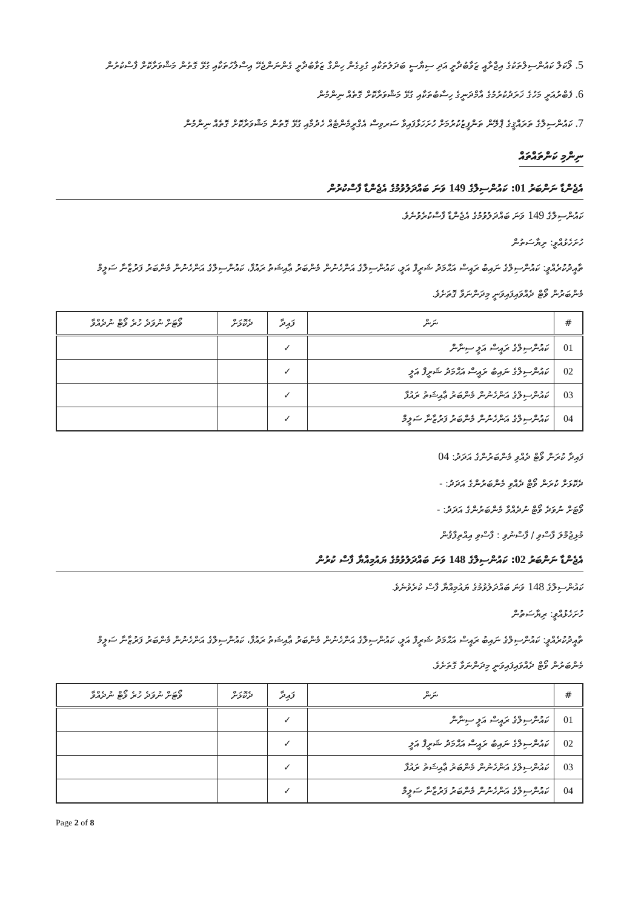5. ލޯކަލް ކައުންސިލްތަކުގެ އިޖްރާއީ ޒަވާބުދާރީ އަދި ސިޔާސީ ބަދަލުތަކާއި ގުޅިގެން ހިންގާ ޒަވާބުދާރީ ގެންނަންޖެހޭ އިސްލާހުތަކާއި ގުޅޭ ގޮތުން މަޝްވަރާކޮށް ފާސްކުރުން
6. ފެބްރުއަރީ މަހުގެ ޚަރަދުކުރުމުގެ އާމްދަނީގެ ހިސާބުތަކާއި ގުޅޭ މަޝްވަރާކޮށް ގޮތެއް ނިންމުން
7. ކައުންސިލްގެ ތަރައްޤީގެ ޕްލޭން ތަންފީޒުކުރުމަށް ހުށަހަޅާފައިވާ ސަރވިސް އެގްރީމެންޓެއް ހެދުމާއި ގުޅޭ ގޮތުން މަޝްވަރާކޮށް ގޮތެއް ނިންމުން
ނިންމި ކަންތައްތައް
އެޖެންޑާ ނަންބަރު 01: ކައުންސިލްގެ 149 ވަނަ ބައްދަލުވުމުގެ އެޖެންޑާ ފާސްކުރުން
ކައުންސިލްގެ 149 ވަނަ ބައްދަލުވުމުގެ އެޖެންޑާ ފާސްކުރެވުނެވެ.
ހުށަހެޅުއްވީ: ރިޔާސަތުން
ތާއީދުކުރެއްވީ: ކައުންސިލްގެ ނައިބު ރައީސް އަޙްމަދު ޝަރީފް އަލީ، ކައުންސިލްގެ އަންހެނުން މެންބަރު ޢާއިޝަތު ރައުފާ، ކައުންސިލްގެ އަންހެނުން މެންބަރު ފަރުޒާނާ ސަލީމް
މެންބަރުން ވޯޓް ދެއްވައިފައިވަނީ މިދަންނަވާ ގޮތަށެވެ.
| # | ނަން | ފައިދާ | ދެކޮޅަށް | ވޯޓަށް ނުވަދެ ހުރެ ވޯޓް ނުދެއްވާ |
| --- | --- | --- | --- | --- |
| 01 | ކައުންސިލްގެ ރައީސް އަލީ ސިނާން | ✓ | | |
| 02 | ކައުންސިލްގެ ނައިބު ރައީސް އަޙްމަދު ޝަރީފް އަލީ | ✓ | | |
| 03 | ކައުންސިލްގެ އަންހެނުން މެންބަރު ޢާއިޝަތު ރައުފާ | ✓ | | |
| 04 | ކައުންސިލްގެ އަންހެނުން މެންބަރު ފަރުޒާނާ ސަލީމް | ✓ | | |
ފައިދާ ކުރަން ވޯޓް ދެއްވި މެންބަރުންގެ އަދަދު: 04
ދެކޮޅަށް ކުރަން ވޯޓް ދެއްވި މެންބަރުންގެ އަދަދު: -
ވޯޓަށް ނުވަދެ ވޯޓް ނުދެއްވާ މެންބަރުންގެ އަދަދު: -
މުޅިޖުމްލަ ފާސްވި / ފާސްނުވި : ފާސްވި އިއްތިފާޤުން
އެޖެންޑާ ނަންބަރު 02: ކައުންސިލްގެ 148 ވަނަ ބައްދަލުވުމުގެ ޔައުމިއްޔާ ފާސް ކުރުން
ކައުންސިލްގެ 148 ވަނަ ބައްދަލުވުމުގެ ޔައުމިއްޔާ ފާސް ކުރެވުނެވެ.
ހުށަހެޅުއްވީ: ރިޔާސަތުން
ތާއީދުކުރެއްވީ: ކައުންސިލްގެ ނައިބު ރައީސް އަޙްމަދު ޝަރީފް އަލީ، ކައުންސިލްގެ އަންހެނުން މެންބަރު ޢާއިޝަތު ރައުފާ، ކައުންސިލްގެ އަންހެނުން މެންބަރު ފަރުޒާނާ ސަލީމް
މެންބަރުން ވޯޓް ދެއްވައިފައިވަނީ މިދަންނަވާ ގޮތަށެވެ.
| # | ނަން | ފައިދާ | ދެކޮޅަށް | ވޯޓަށް ނުވަދެ ހުރެ ވޯޓް ނުދެއްވާ |
| --- | --- | --- | --- | --- |
| 01 | ކައުންސިލްގެ ރައީސް އަލީ ސިނާން | ✓ | | |
| 02 | ކައުންސިލްގެ ނައިބު ރައީސް އަޙްމަދު ޝަރީފް އަލީ | ✓ | | |
| 03 | ކައުންސިލްގެ އަންހެނުން މެންބަރު ޢާއިޝަތު ރައުފާ | ✓ | | |
| 04 | ކައުންސިލްގެ އަންހެނުން މެންބަރު ފަރުޒާނާ ސަލީމް | ✓ | | |
Page 2 of 8